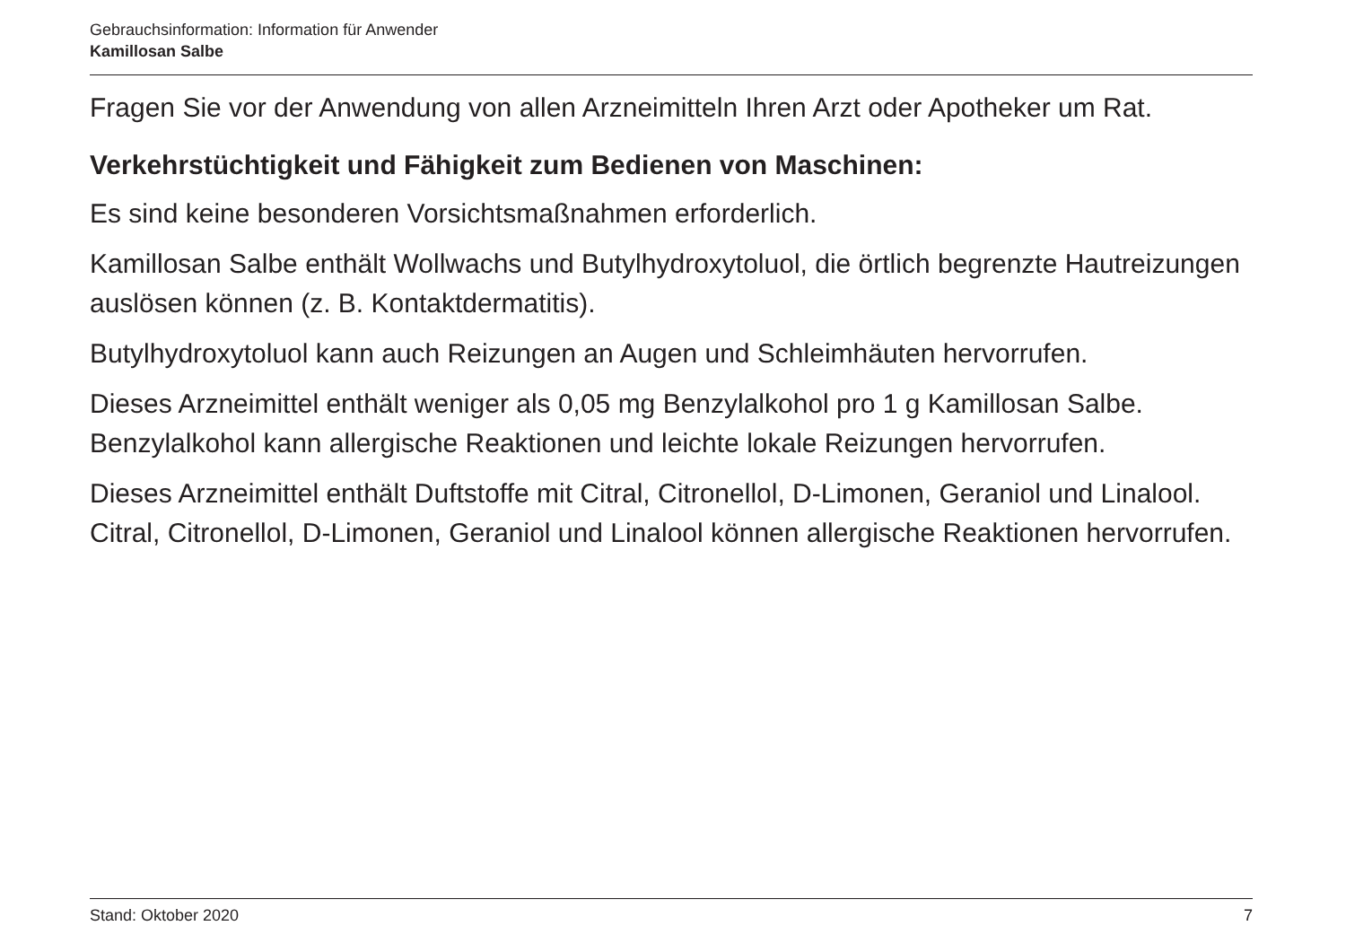Gebrauchsinformation: Information für Anwender
Kamillosan Salbe
Fragen Sie vor der Anwendung von allen Arzneimitteln Ihren Arzt oder Apotheker um Rat.
Verkehrstüchtigkeit und Fähigkeit zum Bedienen von Maschinen:
Es sind keine besonderen Vorsichtsmaßnahmen erforderlich.
Kamillosan Salbe enthält Wollwachs und Butylhydroxytoluol, die örtlich begrenzte Hautreizungen auslösen können (z. B. Kontaktdermatitis).
Butylhydroxytoluol kann auch Reizungen an Augen und Schleimhäuten hervorrufen.
Dieses Arzneimittel enthält weniger als 0,05 mg Benzylalkohol pro 1 g Kamillosan Salbe. Benzylalkohol kann allergische Reaktionen und leichte lokale Reizungen hervorrufen.
Dieses Arzneimittel enthält Duftstoffe mit Citral, Citronellol, D-Limonen, Geraniol und Linalool. Citral, Citronellol, D-Limonen, Geraniol und Linalool können allergische Reaktionen hervorrufen.
Stand: Oktober 2020 7